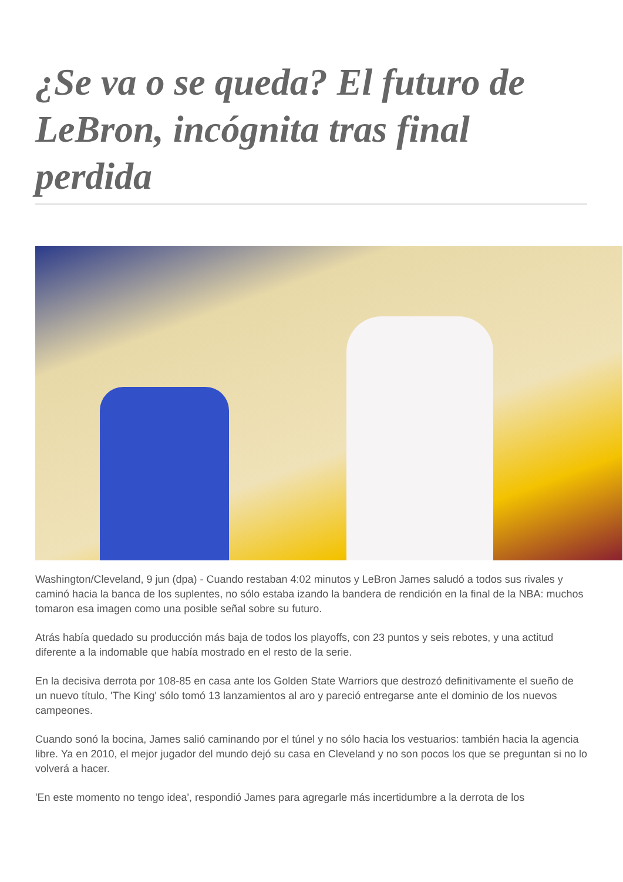¿Se va o se queda? El futuro de LeBron, incógnita tras final perdida
Washington/Cleveland, 9 jun (dpa) - Cuando restaban 4:02 minutos y LeBron James saludó a todos sus rivales y caminó hacia la banca de los suplentes, no sólo estaba izando la bandera de rendición en la final de la NBA: muchos tomaron esa imagen como una posible señal sobre su futuro.
Atrás había quedado su producción más baja de todos los playoffs, con 23 puntos y seis rebotes, y una actitud diferente a la indomable que había mostrado en el resto de la serie.
En la decisiva derrota por 108-85 en casa ante los Golden State Warriors que destrozó definitivamente el sueño de un nuevo título, 'The King' sólo tomó 13 lanzamientos al aro y pareció entregarse ante el dominio de los nuevos campeones.
Cuando sonó la bocina, James salió caminando por el túnel y no sólo hacia los vestuarios: también hacia la agencia libre. Ya en 2010, el mejor jugador del mundo dejó su casa en Cleveland y no son pocos los que se preguntan si no lo volverá a hacer.
'En este momento no tengo idea', respondió James para agregarle más incertidumbre a la derrota de los